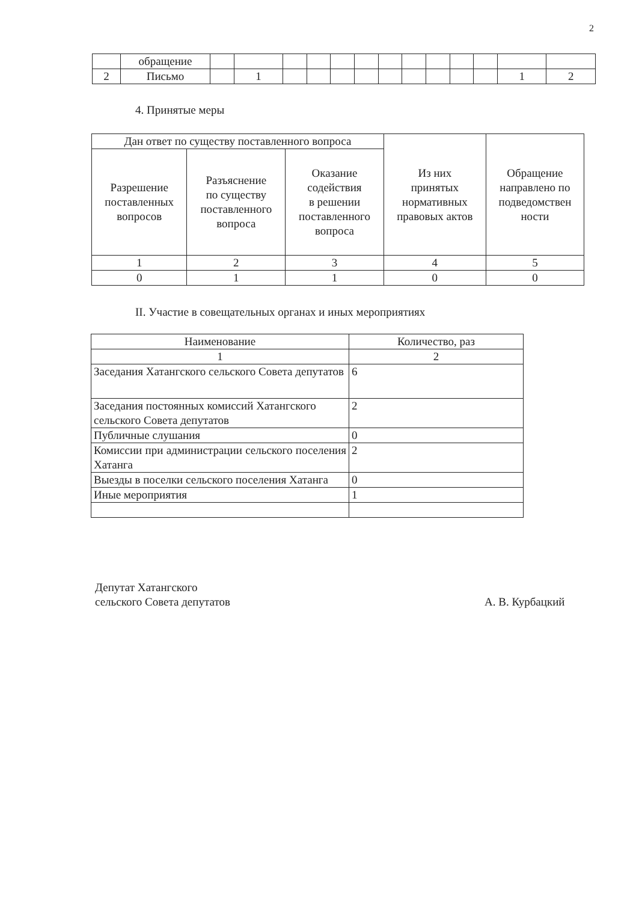2
| | обращение | | | | | | | | | | | | | |
| 2 | Письмо | | 1 | | | | | | | | | | 1 | 2 |
4. Принятые меры
| Дан ответ по существу поставленного вопроса | | | Из них принятых нормативных правовых актов | Обращение направлено по подведомствен ности |
| --- | --- | --- | --- | --- |
| Разрешение поставленных вопросов | Разъяснение по существу поставленного вопроса | Оказание содействия в решении поставленного вопроса | | |
| 1 | 2 | 3 | 4 | 5 |
| 0 | 1 | 1 | 0 | 0 |
II. Участие в совещательных органах и иных мероприятиях
| Наименование | Количество, раз |
| --- | --- |
| 1 | 2 |
| Заседания Хатангского сельского Совета депутатов | 6 |
| Заседания постоянных комиссий Хатангского сельского Совета депутатов | 2 |
| Публичные слушания | 0 |
| Комиссии при администрации сельского поселения Хатанга | 2 |
| Выезды в поселки сельского поселения Хатанга | 0 |
| Иные мероприятия | 1 |
Депутат Хатангского
сельского Совета депутатов
А. В. Курбацкий